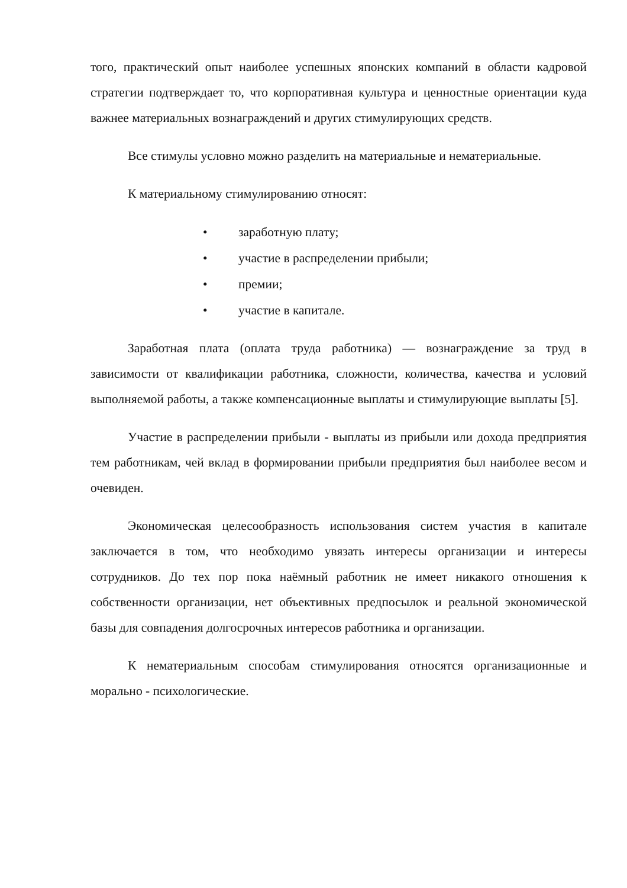того, практический опыт наиболее успешных японских компаний в области кадровой стратегии подтверждает то, что корпоративная культура и ценностные ориентации куда важнее материальных вознаграждений и других стимулирующих средств.
Все стимулы условно можно разделить на материальные и нематериальные.
К материальному стимулированию относят:
• заработную плату;
• участие в распределении прибыли;
• премии;
• участие в капитале.
Заработная плата (оплата труда работника) — вознаграждение за труд в зависимости от квалификации работника, сложности, количества, качества и условий выполняемой работы, а также компенсационные выплаты и стимулирующие выплаты [5].
Участие в распределении прибыли - выплаты из прибыли или дохода предприятия тем работникам, чей вклад в формировании прибыли предприятия был наиболее весом и очевиден.
Экономическая целесообразность использования систем участия в капитале заключается в том, что необходимо увязать интересы организации и интересы сотрудников. До тех пор пока наёмный работник не имеет никакого отношения к собственности организации, нет объективных предпосылок и реальной экономической базы для совпадения долгосрочных интересов работника и организации.
К нематериальным способам стимулирования относятся организационные и морально - психологические.